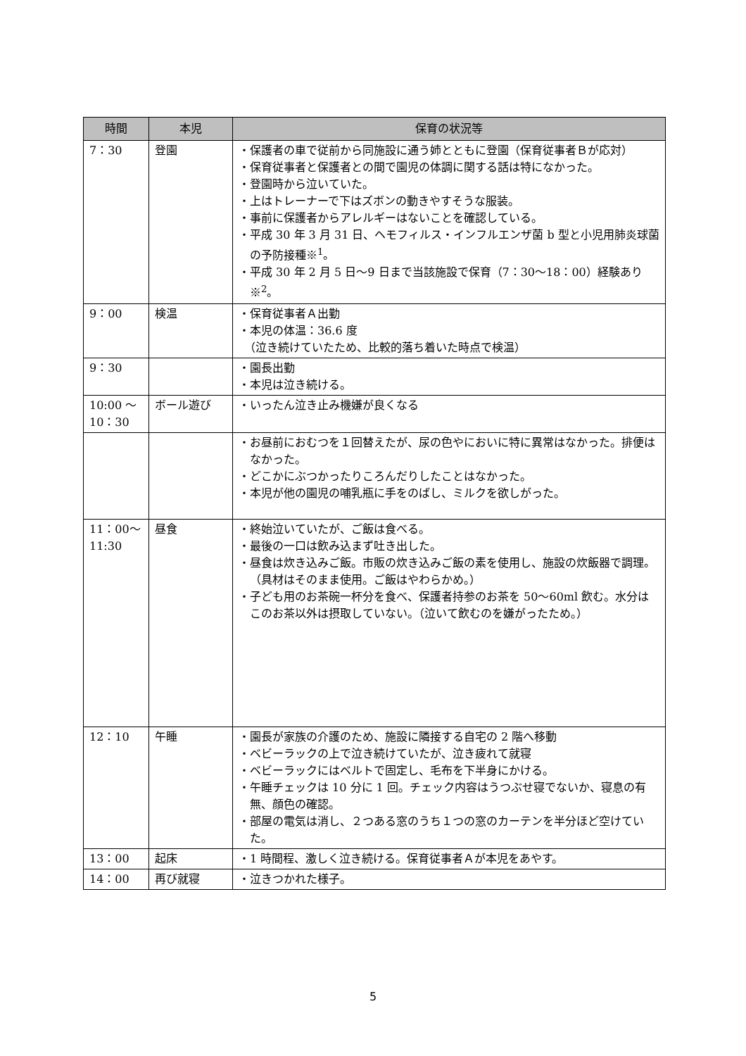| 時間 | 本児 | 保育の状況等 |
| --- | --- | --- |
| 7：30 | 登園 | ・保護者の車で従前から同施設に通う姉とともに登園（保育従事者Ｂが応対） ・保育従事者と保護者との間で園児の体調に関する話は特になかった。 ・登園時から泣いていた。 ・上はトレーナーで下はズボンの動きやすそうな服装。 ・事前に保護者からアレルギーはないことを確認している。 ・平成 30 年 3 月 31 日、ヘモフィルス・インフルエンザ菌 b 型と小児用肺炎球菌の予防接種※<sup>1</sup>。 ・平成 30 年 2 月 5 日～9 日まで当該施設で保育（7：30～18：00）経験あり※<sup>2</sup>。 |
| 9：00 | 検温 | ・保育従事者Ａ出勤 ・本児の体温：36.6 度 （泣き続けていたため、比較的落ち着いた時点で検温） |
| 9：30 | | ・園長出勤 ・本児は泣き続ける。 |
| 10:00 ～ 10：30 | ボール遊び | ・いったん泣き止み機嫌が良くなる |
| | | ・お昼前におむつを１回替えたが、尿の色やにおいに特に異常はなかった。排便はなかった。 ・どこかにぶつかったりころんだりしたことはなかった。 ・本児が他の園児の哺乳瓶に手をのばし、ミルクを欲しがった。 |
| 11：00～ 11:30 | 昼食 | ・終始泣いていたが、ご飯は食べる。 ・最後の一口は飲み込まず吐き出した。 ・昼食は炊き込みご飯。市販の炊き込みご飯の素を使用し、施設の炊飯器で調理。（具材はそのまま使用。ご飯はやわらかめ。） ・子ども用のお茶碗一杯分を食べ、保護者持参のお茶を 50～60ml 飲む。水分はこのお茶以外は摂取していない。（泣いて飲むのを嫌がったため。） |
| 12：10 | 午睡 | ・園長が家族の介護のため、施設に隣接する自宅の 2 階へ移動 ・ベビーラックの上で泣き続けていたが、泣き疲れて就寝 ・ベビーラックにはベルトで固定し、毛布を下半身にかける。 ・午睡チェックは 10 分に 1 回。チェック内容はうつぶせ寝でないか、寝息の有無、顔色の確認。 ・部屋の電気は消し、２つある窓のうち１つの窓のカーテンを半分ほど空けていた。 |
| 13：00 | 起床 | ・1 時間程、激しく泣き続ける。保育従事者Ａが本児をあやす。 |
| 14：00 | 再び就寝 | ・泣きつかれた様子。 |
5